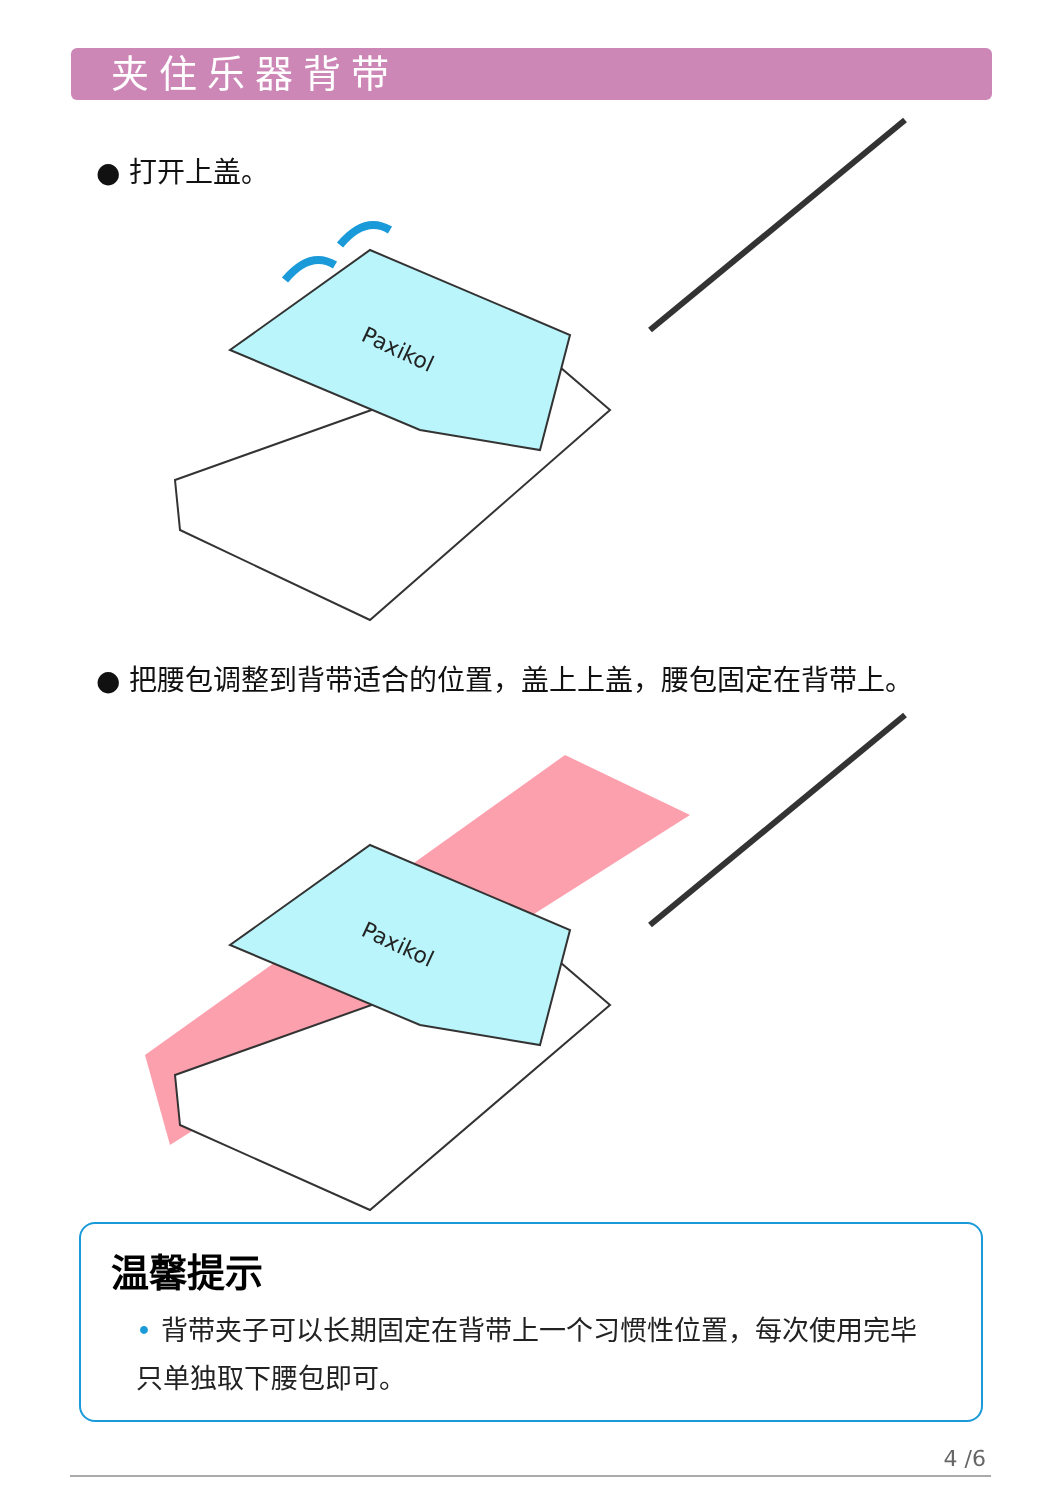夹住乐器背带
● 打开上盖。
Paxikol
● 把腰包调整到背带适合的位置，盖上上盖，腰包固定在背带上。
Paxikol
温馨提示
• 背带夹子可以长期固定在背带上一个习惯性位置，每次使用完毕只单独取下腰包即可。
4 /6